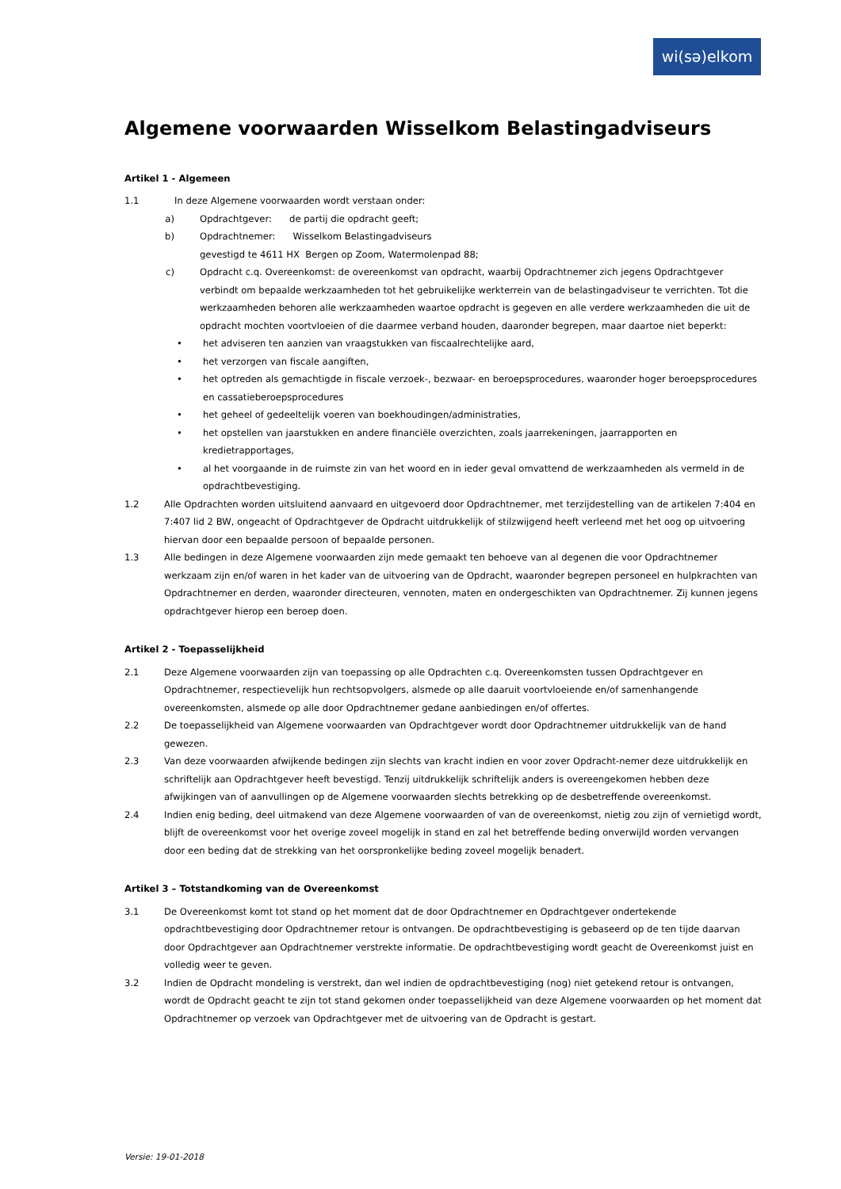wi(sә)elkom
Algemene voorwaarden Wisselkom Belastingadviseurs
Artikel 1 - Algemeen
1.1 In deze Algemene voorwaarden wordt verstaan onder:
a) Opdrachtgever: de partij die opdracht geeft;
b) Opdrachtnemer: Wisselkom Belastingadviseurs
gevestigd te 4611 HX Bergen op Zoom, Watermolenpad 88;
c) Opdracht c.q. Overeenkomst: de overeenkomst van opdracht, waarbij Opdrachtnemer zich jegens Opdrachtgever verbindt om bepaalde werkzaamheden tot het gebruikelijke werkterrein van de belastingadviseur te verrichten. Tot die werkzaamheden behoren alle werkzaamheden waartoe opdracht is gegeven en alle verdere werkzaamheden die uit de opdracht mochten voortvloeien of die daarmee verband houden, daaronder begrepen, maar daartoe niet beperkt:
• het adviseren ten aanzien van vraagstukken van fiscaalrechtelijke aard,
• het verzorgen van fiscale aangiften,
• het optreden als gemachtigde in fiscale verzoek-, bezwaar- en beroepsprocedures, waaronder hoger beroepsprocedures en cassatieberoepsprocedures
• het geheel of gedeeltelijk voeren van boekhoudingen/administraties,
• het opstellen van jaarstukken en andere financiële overzichten, zoals jaarrekeningen, jaarrapporten en kredietrapportages,
• al het voorgaande in de ruimste zin van het woord en in ieder geval omvattend de werkzaamheden als vermeld in de opdrachtbevestiging.
1.2 Alle Opdrachten worden uitsluitend aanvaard en uitgevoerd door Opdrachtnemer, met terzijdestelling van de artikelen 7:404 en 7:407 lid 2 BW, ongeacht of Opdrachtgever de Opdracht uitdrukkelijk of stilzwijgend heeft verleend met het oog op uitvoering hiervan door een bepaalde persoon of bepaalde personen.
1.3 Alle bedingen in deze Algemene voorwaarden zijn mede gemaakt ten behoeve van al degenen die voor Opdrachtnemer werkzaam zijn en/of waren in het kader van de uitvoering van de Opdracht, waaronder begrepen personeel en hulpkrachten van Opdrachtnemer en derden, waaronder directeuren, vennoten, maten en ondergeschikten van Opdrachtnemer. Zij kunnen jegens opdrachtgever hierop een beroep doen.
Artikel 2 - Toepasselijkheid
2.1 Deze Algemene voorwaarden zijn van toepassing op alle Opdrachten c.q. Overeenkomsten tussen Opdrachtgever en Opdrachtnemer, respectievelijk hun rechtsopvolgers, alsmede op alle daaruit voortvloeiende en/of samenhangende overeenkomsten, alsmede op alle door Opdrachtnemer gedane aanbiedingen en/of offertes.
2.2 De toepasselijkheid van Algemene voorwaarden van Opdrachtgever wordt door Opdrachtnemer uitdrukkelijk van de hand gewezen.
2.3 Van deze voorwaarden afwijkende bedingen zijn slechts van kracht indien en voor zover Opdracht-nemer deze uitdrukkelijk en schriftelijk aan Opdrachtgever heeft bevestigd. Tenzij uitdrukkelijk schriftelijk anders is overeengekomen hebben deze afwijkingen van of aanvullingen op de Algemene voorwaarden slechts betrekking op de desbetreffende overeenkomst.
2.4 Indien enig beding, deel uitmakend van deze Algemene voorwaarden of van de overeenkomst, nietig zou zijn of vernietigd wordt, blijft de overeenkomst voor het overige zoveel mogelijk in stand en zal het betreffende beding onverwijld worden vervangen door een beding dat de strekking van het oorspronkelijke beding zoveel mogelijk benadert.
Artikel 3 – Totstandkoming van de Overeenkomst
3.1 De Overeenkomst komt tot stand op het moment dat de door Opdrachtnemer en Opdrachtgever ondertekende opdrachtbevestiging door Opdrachtnemer retour is ontvangen. De opdrachtbevestiging is gebaseerd op de ten tijde daarvan door Opdrachtgever aan Opdrachtnemer verstrekte informatie. De opdrachtbevestiging wordt geacht de Overeenkomst juist en volledig weer te geven.
3.2 Indien de Opdracht mondeling is verstrekt, dan wel indien de opdrachtbevestiging (nog) niet getekend retour is ontvangen, wordt de Opdracht geacht te zijn tot stand gekomen onder toepasselijkheid van deze Algemene voorwaarden op het moment dat Opdrachtnemer op verzoek van Opdrachtgever met de uitvoering van de Opdracht is gestart.
Versie: 19-01-2018